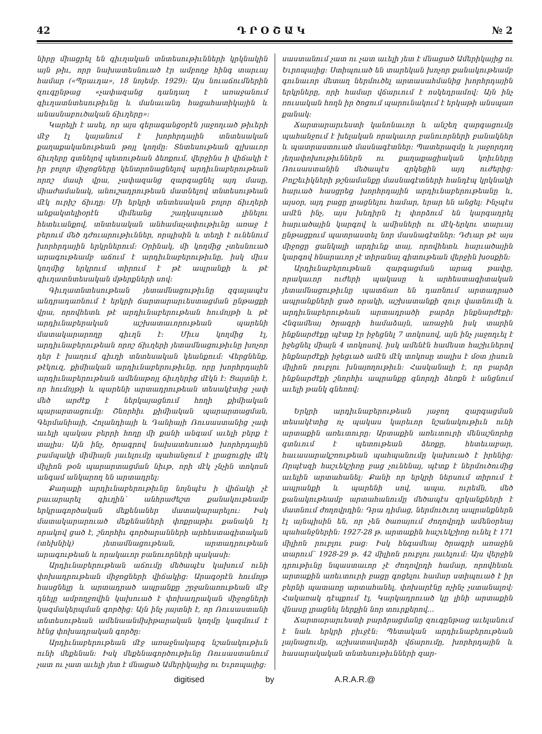42 Դ Ր Օ Շ Ա Կ № 2
նիրը միացրել են գիւղական տնտեսութիւնների կրկնակին այն թիւ, որր նախատեսնուած էր ամբողջ հինգ տարւայ համար («Պրաւդա», 18 նոյեմբ. 1929): Այս նուաճումներին զուգընթաց «չափազանց դանդաղ է առաջանում գիւղատնտեսութիւնը և մանաւանդ հացահատիկային և անասնաբուծական ճիւղերը»:
Կարելի է ասել, որ այս գերագանցօրէն յաջողւած թիւերի մէջ էլ կայանում է խորհրդային տնտեսական քաղաքականութեան թոյլ կողմը: Տնտեսութեան գլխաւոր ճիւղերը գտնելով պետութեան ձեռքում, վերջինս ի վիճակի է իր բոլոր միջոցները կենտրոնացնելով արդիւնաբերութեան որոշ մասի վրա, չափազանց զարգացնել այդ մասը, միաժամանակ, անուշադրութեան մատնելով տնտեսութեան մէկ ուրիշ ճիւղը: Մի երկրի տնտեսական բոլոր ճիւղերի անքակտելիօրէն միմեանց շաղկապուած լինելու հետեւանքով, տնտեսական անհամաչափութիւնը առաջ է բերում մեծ դժուարութիւններ, որպիսին և տեղի է ունենում խորհրդային երկրներում: Օրինակ, մի կողմից չտեսնուած արագութեամբ աճում է արդիւնաբերութիւնը, իսկ միւս կողմից երկրում տիրում է թէ ապրանքի և թէ գիւղատնտեսական մթերքների սով:
Գիւղատնտեսութեան յետամնացութիւնը զգալապէս անդրադառնում է երկրի ճարտարարւեստացման ընթացքի վրա, որովհետև թէ արդիւնաբերութեան հումոյթի և թէ արդիւնաբերական աշխատաւորութեան պարենի մատակարարողը գիւղն է: Միւս կողմից էլ, արդիւնաբերութեան որոշ ճիւղերի յետամնացութիւնը խոչոր դեր է խաղում գիւղի տնտեսական կեանքում: Վերցնենք, թէկուզ, քիմիական արդիւնաբերութիւնը, որը խորհրդային արդիւնաբերութեան ամենաթոյլ ճիւղերից մէկն է: Ցայտնի է, որ հումոյթի և պարենի արտադրութեան տեսակէտից չափ մեծ արժէք է ներկայացնում հողի քիմիական պարարտացումը: Շնորհիւ քիմիական պարարտացման, Գերմանիայի, Հոլանդիայի և Դանիայի Ռուսաստանից չափ աւելի պակաս բերրի հողը մի քանի անգամ աւելի բերք է տալիս: Այն ինչ, ծրագրով նախատեսուած խորհրդային բամպակի միմիայն յաւելումը պահանջում է լրացուցիչ մէկ միլիոն թօն պարարտացման նիւթ, որի մէկ չնչին տոկոսն անգամ անկարող են արտադրել:
Քաղաքի արդիւնաբերութիւնը նոյնպէս ի վիճակի չէ բաւարարել գիւղին՝ անհրաժեշտ քանակութեամբ երկրագործական մեքենաներ մատակարարելու: Իսկ մատակարարուած մեքենաների փոքրաթիւ քանակն էլ որակով ցած է, շնորհիւ գործարանների արհեստագիտական (տեխնիկ) յետամնացութեան, արտադրութեան արագութեան և որակաւոր բանուորների պակասի:
Արդիւնաբերութեան աճումը մեծապէս կախում ունի փոխադրութեան միջոցների վիճակից: Արագօրէն հումոյթ հասցնելը և արտադրած ապրանքը շրջանառութեան մէջ դնելը ամբողջովին կախուած է փոխադրական միջոցների կազմակերպման գործից: Այն ինչ յայտնի է, որ Ռուսաստանի տնտեսութեան ամենաանմխիթարական կողմը կազմում է հէնց փոխադրական գործը:
Արդիւնաբերութեան մէջ առաջնակարգ նշանակութիւն ունի մեքենան: Իսկ մեքենագործութիւնը Ռուսաստանում չատ ու չատ աւելի յետ է մնացած Ամերիկայից ու Եւրոպայից:
սաստանում չատ ու չատ աւելի յետ է մնացած Ամերիկայից ու Եւրոպայից: Ստիպուած են տարեկան խոչոր քանակութեամբ գունաւոր մետաղ ներմուծել արտասահմանից խորհրդային երկրները, որի համար վճարւում է ոսկեդրամով: Այն ինչ ռուսական հողն իր ծոցում պարունակում է երկաթի անսպառ քանակ:
Ճարտարարւեստի կանոնաւոր և անշեղ զարգացումը պահանջում է խելական որակաւոր բանուորների բանակներ և պատրաստուած մասնագէտներ: Պատերազմը և յաջորդող յեղափոխութիւններն ու քաղաքացիական կռիւները Ռուսաստանին մեծապէս զրկեցին այդ ուժերից: Բոլշեւիկների թշնամանքը մասնագէտների հանդէպ կրկնակի հարւած հասցրեց խորհրդային արդիւնաբերութեանը և, այսօր, այդ բացը լրացնելու համար, երար են անցել: Ինչպէս ամէն ինչ, այս խնդիրն էլ փորձում են կարգադրել հարւածային կարգով և ամիսների ու մէկ-երկու տարւայ ընթացքում պատրաստել նոր մասնագէտներ: Դժւար թէ այս միջոցը ցանկալի արդիւնք տայ, որովհետև հարւածային կարգով հնարաւոր չէ տիրանալ գիտութեան վերջին խօսքին:
Արդիւնաբերութեան զարգացման արագ թափը, որակաւոր ուժերի պակասը և արհեստագիտական յետամնացութիւնը պատճառ են դառնում արտադրած ապրանքների ցած որակի, աշխատանքի զուր վատնումի և արդիւնաբերութեան արտադրածի բարձր ինքնարժէքի: Հնգամեայ ծրագրի համաձայն, առաջին իսկ տարին ինքնարժէքը պէտք էր իջեցնել 7 տոկոսով, այն ինչ յաջողւել է իջեցնել միայն 4 տոկոսով. իսկ ամենէն համեստ հաշիւներով ինքնարժէքի իջեցւած ամէն մէկ տոկոսը տալիս է մօտ յիսուն միլիոն րուբլու խնայողութիւն: Հասկանալի է, որ բարձր ինքնարժէքի շնորհիւ ապրանքը գնորդի ձեռքն է անցնում աւելի թանկ գնեռով:
Երկրի արդիւնաբերութեան յաջող զարգացման տեսակէտից ոչ պակաս կարեւոր նշանակութիւն ունի արտաքին առեւտուրը: Արտաքին առեւտուրի մենաշնորհը գտնւում է պետութեան ձեռքը, հետեւաբար, հաւասարակշռութեան պահպանումը կախուած է իրենից: Որպէսզի հաշւեկշիռը բաց չունենայ, պէտք է ներմուծումից աւելին արտահանել: Քանի որ երկրի ներսում տիրում է ապրանքի և պարենի սով, ապա, ուրեմն, մեծ քանակութեամբ արտահանումը մեծապէս զրկանքների է մատնում ժողովրդին: Դրա դիմաց, ներմուծւող ապրանքներն էլ այնպիսին են, որ չեն ծառայում ժողովրդի ամենօրեայ պահանջներին: 1927-28 թ. արտաքին հաշւեկշիռը ունել է 171 միլիոն րուբլու բաց: Իսկ հնգամեայ ծրագրի առաջին տարում՝ 1928-29 թ. 42 միլիոն րուբլու յաւելում: Այս վերջին դրութիւնը նպաստաւոր չէ ժողովրդի համար, որովհետև արտաքին առեւտուրի բացը գոցելու համար ստիպուած է իր բերնի պատառը արտահանել, փոխարէնը ոչինչ չստանալով: Հակառակ դէպքում էլ, Կարկադրուած կը լինի արտաքին վնասը լրացնել ներքին նոր տուրքերով…
Ճարտարարւեստի բարձրացմանը զուգընթաց աւելանում է նաև երկրի բիւջէն: Պետական արդիւնաբերութեան լայնացումը, աշխատավարձի վճարումը, խորհրդային և հասարակական տնտեսութիւնների զար-
digitised by A.R.A.R.@